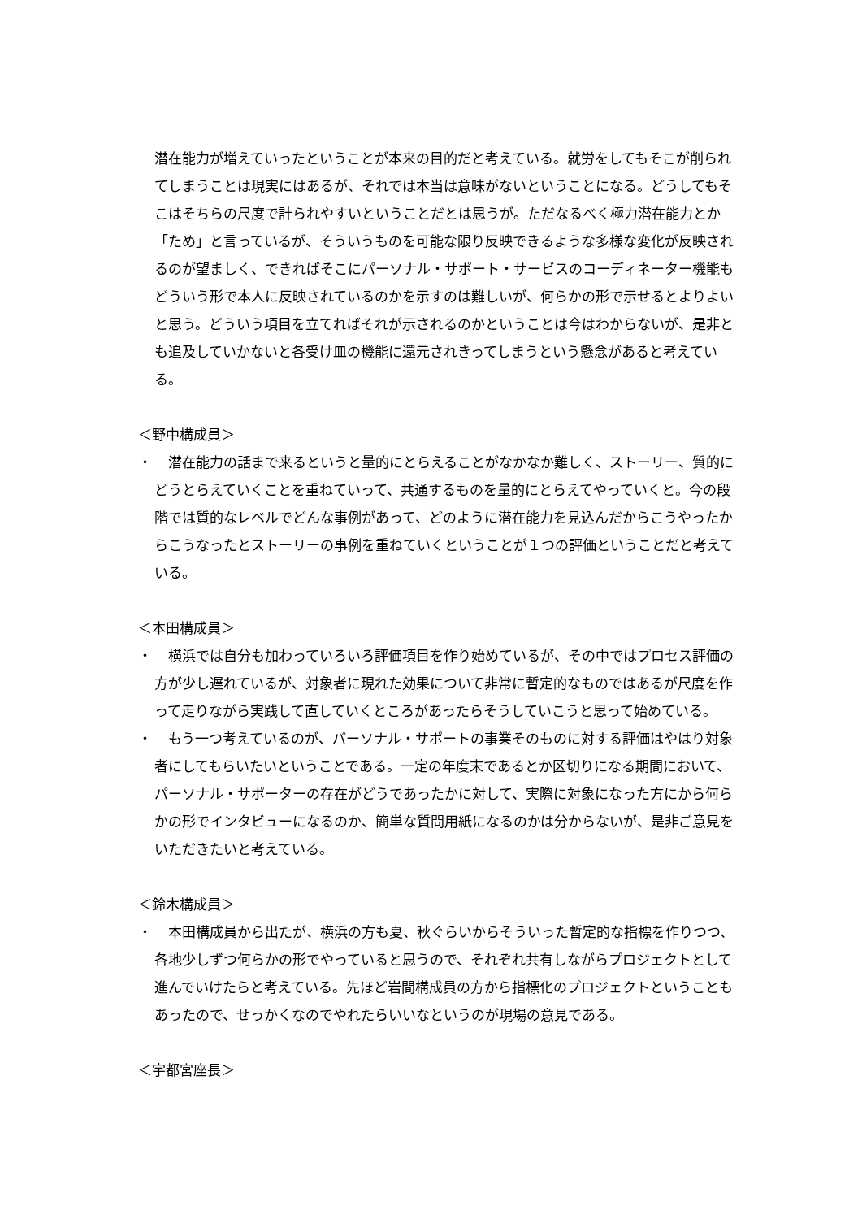潜在能力が増えていったということが本来の目的だと考えている。就労をしてもそこが削られてしまうことは現実にはあるが、それでは本当は意味がないということになる。どうしてもそこはそちらの尺度で計られやすいということだとは思うが。ただなるべく極力潜在能力とか「ため」と言っているが、そういうものを可能な限り反映できるような多様な変化が反映されるのが望ましく、できればそこにパーソナル・サポート・サービスのコーディネーター機能もどういう形で本人に反映されているのかを示すのは難しいが、何らかの形で示せるとよりよいと思う。どういう項目を立てればそれが示されるのかということは今はわからないが、是非とも追及していかないと各受け皿の機能に還元されきってしまうという懸念があると考えている。
＜野中構成員＞
・ 　潜在能力の話まで来るというと量的にとらえることがなかなか難しく、ストーリー、質的にどうとらえていくことを重ねていって、共通するものを量的にとらえてやっていくと。今の段階では質的なレベルでどんな事例があって、どのように潜在能力を見込んだからこうやったからこうなったとストーリーの事例を重ねていくということが１つの評価ということだと考えている。
＜本田構成員＞
・ 　横浜では自分も加わっていろいろ評価項目を作り始めているが、その中ではプロセス評価の方が少し遅れているが、対象者に現れた効果について非常に暫定的なものではあるが尺度を作って走りながら実践して直していくところがあったらそうしていこうと思って始めている。
・ 　もう一つ考えているのが、パーソナル・サポートの事業そのものに対する評価はやはり対象者にしてもらいたいということである。一定の年度末であるとか区切りになる期間において、パーソナル・サポーターの存在がどうであったかに対して、実際に対象になった方にから何らかの形でインタビューになるのか、簡単な質問用紙になるのかは分からないが、是非ご意見をいただきたいと考えている。
＜鈴木構成員＞
・ 　本田構成員から出たが、横浜の方も夏、秋ぐらいからそういった暫定的な指標を作りつつ、各地少しずつ何らかの形でやっていると思うので、それぞれ共有しながらプロジェクトとして進んでいけたらと考えている。先ほど岩間構成員の方から指標化のプロジェクトということもあったので、せっかくなのでやれたらいいなというのが現場の意見である。
＜宇都宮座長＞